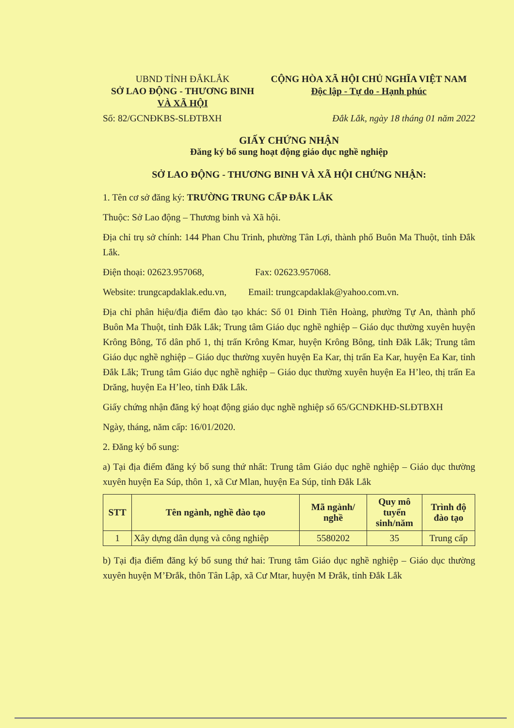UBND TỈNH ĐẮKLẮK
SỞ LAO ĐỘNG - THƯƠNG BINH
VÀ XÃ HỘI
CỘNG HÒA XÃ HỘI CHỦ NGHĨA VIỆT NAM
Độc lập - Tự do - Hạnh phúc
Số: 82/GCNĐKBS-SLĐTBXH Đắk Lắk, ngày 18 tháng 01 năm 2022
GIẤY CHỨNG NHẬN
Đăng ký bổ sung hoạt động giáo dục nghề nghiệp
SỞ LAO ĐỘNG - THƯƠNG BINH VÀ XÃ HỘI CHỨNG NHẬN:
1. Tên cơ sở đăng ký: TRƯỜNG TRUNG CẤP ĐẮK LẮK
Thuộc: Sở Lao động – Thương binh và Xã hội.
Địa chỉ trụ sở chính: 144 Phan Chu Trinh, phường Tân Lợi, thành phố Buôn Ma Thuột, tỉnh Đắk Lắk.
Điện thoại: 02623.957068, Fax: 02623.957068.
Website: trungcapdaklak.edu.vn, Email: trungcapdaklak@yahoo.com.vn.
Địa chỉ phân hiệu/địa điểm đào tạo khác: Số 01 Đinh Tiên Hoàng, phường Tự An, thành phố Buôn Ma Thuột, tỉnh Đắk Lắk; Trung tâm Giáo dục nghề nghiệp – Giáo dục thường xuyên huyện Krông Bông, Tổ dân phố 1, thị trấn Krông Kmar, huyện Krông Bông, tỉnh Đắk Lắk; Trung tâm Giáo dục nghề nghiệp – Giáo dục thường xuyên huyện Ea Kar, thị trấn Ea Kar, huyện Ea Kar, tỉnh Đắk Lắk; Trung tâm Giáo dục nghề nghiệp – Giáo dục thường xuyên huyện Ea H’leo, thị trấn Ea Drăng, huyện Ea H’leo, tỉnh Đắk Lắk.
Giấy chứng nhận đăng ký hoạt động giáo dục nghề nghiệp số 65/GCNĐKHĐ-SLĐTBXH
Ngày, tháng, năm cấp: 16/01/2020.
2. Đăng ký bổ sung:
a) Tại địa điểm đăng ký bổ sung thứ nhất: Trung tâm Giáo dục nghề nghiệp – Giáo dục thường xuyên huyện Ea Súp, thôn 1, xã Cư Mlan, huyện Ea Súp, tỉnh Đắk Lắk
| STT | Tên ngành, nghề đào tạo | Mã ngành/ nghề | Quy mô tuyển sinh/năm | Trình độ đào tạo |
| --- | --- | --- | --- | --- |
| 1 | Xây dựng dân dụng và công nghiệp | 5580202 | 35 | Trung cấp |
b) Tại địa điểm đăng ký bổ sung thứ hai: Trung tâm Giáo dục nghề nghiệp – Giáo dục thường xuyên huyện M’Đrắk, thôn Tân Lập, xã Cư Mtar, huyện M Đrắk, tỉnh Đắk Lắk